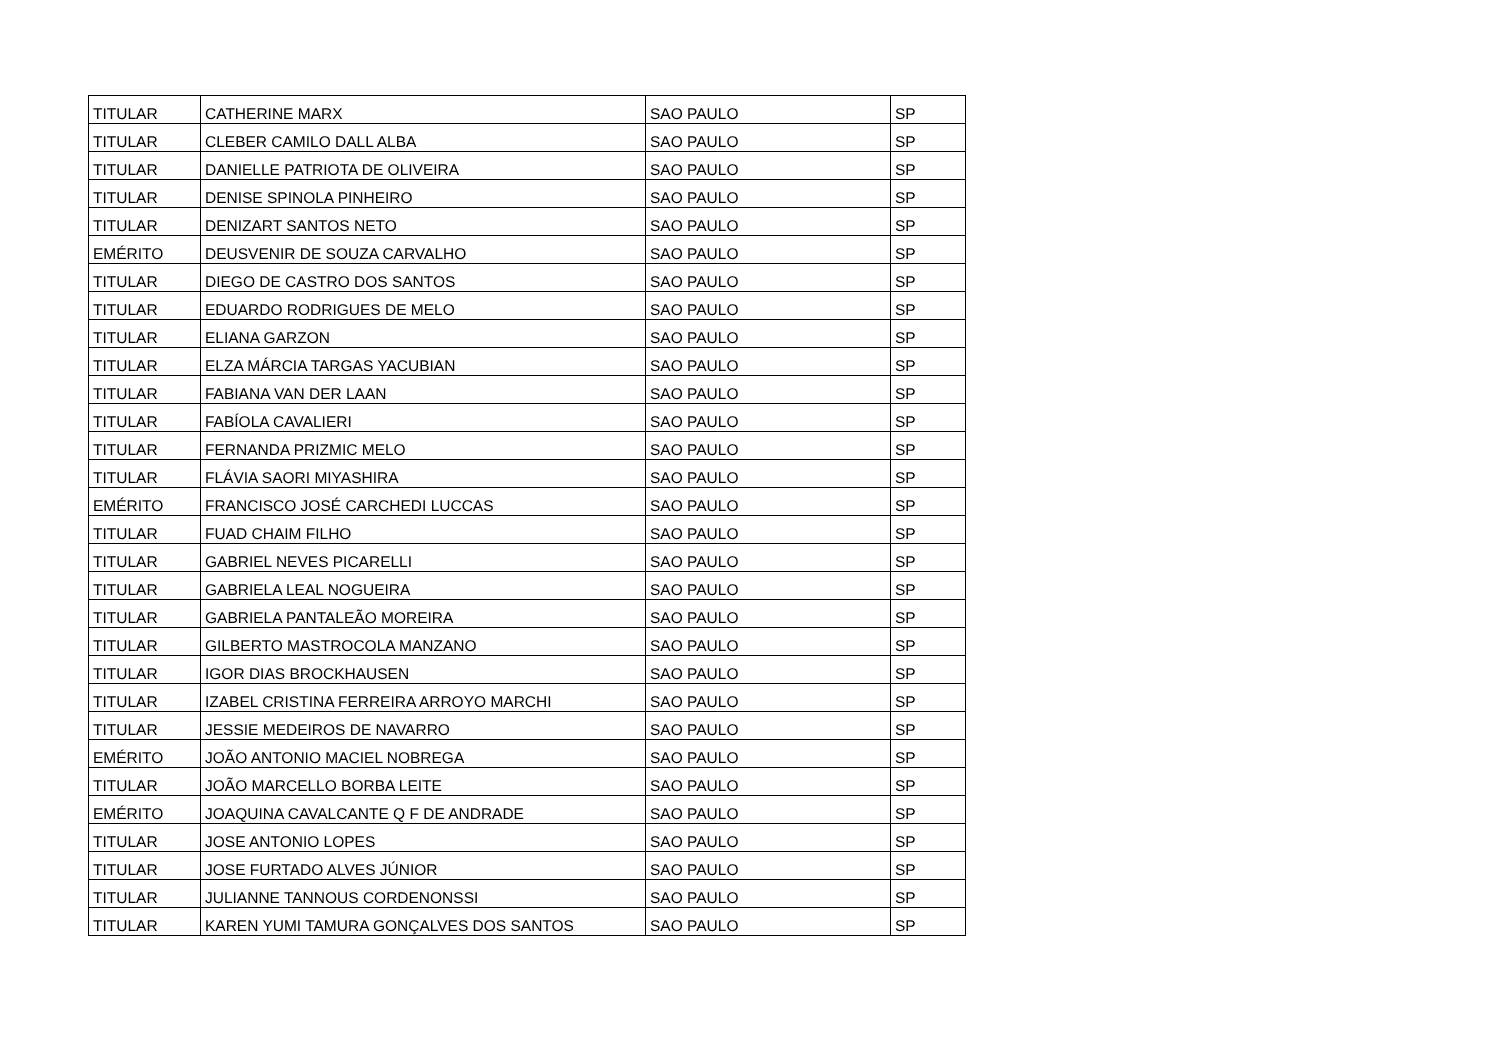| TITULAR | CATHERINE MARX | SAO PAULO | SP |
| TITULAR | CLEBER CAMILO DALL ALBA | SAO PAULO | SP |
| TITULAR | DANIELLE PATRIOTA DE OLIVEIRA | SAO PAULO | SP |
| TITULAR | DENISE SPINOLA PINHEIRO | SAO PAULO | SP |
| TITULAR | DENIZART SANTOS NETO | SAO PAULO | SP |
| EMÉRITO | DEUSVENIR DE SOUZA CARVALHO | SAO PAULO | SP |
| TITULAR | DIEGO DE CASTRO DOS SANTOS | SAO PAULO | SP |
| TITULAR | EDUARDO RODRIGUES DE MELO | SAO PAULO | SP |
| TITULAR | ELIANA GARZON | SAO PAULO | SP |
| TITULAR | ELZA MÁRCIA TARGAS YACUBIAN | SAO PAULO | SP |
| TITULAR | FABIANA VAN DER LAAN | SAO PAULO | SP |
| TITULAR | FABÍOLA CAVALIERI | SAO PAULO | SP |
| TITULAR | FERNANDA PRIZMIC MELO | SAO PAULO | SP |
| TITULAR | FLÁVIA SAORI MIYASHIRA | SAO PAULO | SP |
| EMÉRITO | FRANCISCO JOSÉ CARCHEDI LUCCAS | SAO PAULO | SP |
| TITULAR | FUAD CHAIM FILHO | SAO PAULO | SP |
| TITULAR | GABRIEL NEVES PICARELLI | SAO PAULO | SP |
| TITULAR | GABRIELA LEAL NOGUEIRA | SAO PAULO | SP |
| TITULAR | GABRIELA PANTALEÃO MOREIRA | SAO PAULO | SP |
| TITULAR | GILBERTO MASTROCOLA MANZANO | SAO PAULO | SP |
| TITULAR | IGOR DIAS BROCKHAUSEN | SAO PAULO | SP |
| TITULAR | IZABEL CRISTINA FERREIRA ARROYO MARCHI | SAO PAULO | SP |
| TITULAR | JESSIE MEDEIROS DE NAVARRO | SAO PAULO | SP |
| EMÉRITO | JOÃO ANTONIO MACIEL NOBREGA | SAO PAULO | SP |
| TITULAR | JOÃO MARCELLO BORBA LEITE | SAO PAULO | SP |
| EMÉRITO | JOAQUINA CAVALCANTE Q F DE ANDRADE | SAO PAULO | SP |
| TITULAR | JOSE ANTONIO LOPES | SAO PAULO | SP |
| TITULAR | JOSE FURTADO ALVES JÚNIOR | SAO PAULO | SP |
| TITULAR | JULIANNE TANNOUS CORDENONSSI | SAO PAULO | SP |
| TITULAR | KAREN YUMI TAMURA GONÇALVES DOS SANTOS | SAO PAULO | SP |